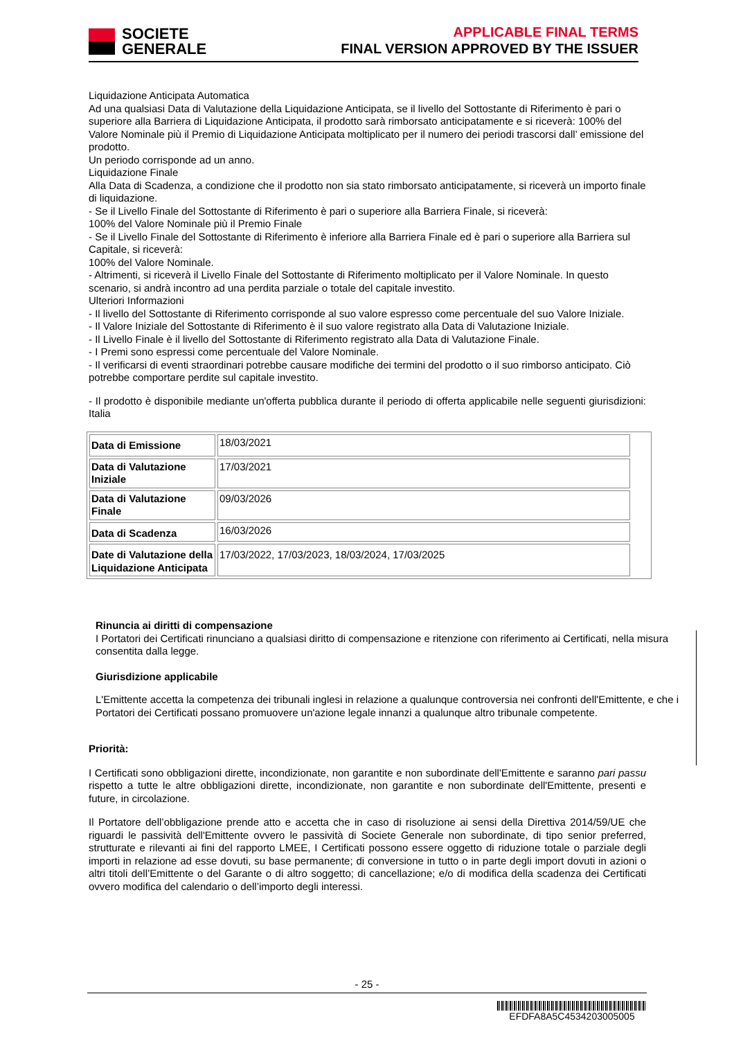SOCIETE
GENERALE
APPLICABLE FINAL TERMS
FINAL VERSION APPROVED BY THE ISSUER
Liquidazione Anticipata Automatica
Ad una qualsiasi Data di Valutazione della Liquidazione Anticipata, se il livello del Sottostante di Riferimento è pari o superiore alla Barriera di Liquidazione Anticipata, il prodotto sarà rimborsato anticipatamente e si riceverà: 100% del Valore Nominale più il Premio di Liquidazione Anticipata moltiplicato per il numero dei periodi trascorsi dall’ emissione del prodotto.
Un periodo corrisponde ad un anno.
Liquidazione Finale
Alla Data di Scadenza, a condizione che il prodotto non sia stato rimborsato anticipatamente, si riceverà un importo finale di liquidazione.
- Se il Livello Finale del Sottostante di Riferimento è pari o superiore alla Barriera Finale, si riceverà:
100% del Valore Nominale più il Premio Finale
- Se il Livello Finale del Sottostante di Riferimento è inferiore alla Barriera Finale ed è pari o superiore alla Barriera sul Capitale, si riceverà:
100% del Valore Nominale.
- Altrimenti, si riceverà il Livello Finale del Sottostante di Riferimento moltiplicato per il Valore Nominale. In questo scenario, si andrà incontro ad una perdita parziale o totale del capitale investito.
Ulteriori Informazioni
- Il livello del Sottostante di Riferimento corrisponde al suo valore espresso come percentuale del suo Valore Iniziale.
- Il Valore Iniziale del Sottostante di Riferimento è il suo valore registrato alla Data di Valutazione Iniziale.
- Il Livello Finale è il livello del Sottostante di Riferimento registrato alla Data di Valutazione Finale.
- I Premi sono espressi come percentuale del Valore Nominale.
- Il verificarsi di eventi straordinari potrebbe causare modifiche dei termini del prodotto o il suo rimborso anticipato. Ciò potrebbe comportare perdite sul capitale investito.
- Il prodotto è disponibile mediante un'offerta pubblica durante il periodo di offerta applicabile nelle seguenti giurisdizioni: Italia
| Data di Emissione | 18/03/2021 | |
| Data di Valutazione Iniziale | 17/03/2021 | |
| Data di Valutazione Finale | 09/03/2026 | |
| Data di Scadenza | 16/03/2026 | |
| Date di Valutazione della Liquidazione Anticipata | 17/03/2022, 17/03/2023, 18/03/2024, 17/03/2025 | |
Rinuncia ai diritti di compensazione
I Portatori dei Certificati rinunciano a qualsiasi diritto di compensazione e ritenzione con riferimento ai Certificati, nella misura consentita dalla legge.
Giurisdizione applicabile
L'Emittente accetta la competenza dei tribunali inglesi in relazione a qualunque controversia nei confronti dell'Emittente, e che i Portatori dei Certificati possano promuovere un'azione legale innanzi a qualunque altro tribunale competente.
Priorità:
I Certificati sono obbligazioni dirette, incondizionate, non garantite e non subordinate dell'Emittente e saranno pari passu rispetto a tutte le altre obbligazioni dirette, incondizionate, non garantite e non subordinate dell'Emittente, presenti e future, in circolazione.
Il Portatore dell’obbligazione prende atto e accetta che in caso di risoluzione ai sensi della Direttiva 2014/59/UE che riguardi le passività dell'Emittente ovvero le passività di Societe Generale non subordinate, di tipo senior preferred, strutturate e rilevanti ai fini del rapporto LMEE, I Certificati possono essere oggetto di riduzione totale o parziale degli importi in relazione ad esse dovuti, su base permanente; di conversione in tutto o in parte degli import dovuti in azioni o altri titoli dell’Emittente o del Garante o di altro soggetto; di cancellazione; e/o di modifica della scadenza dei Certificati ovvero modifica del calendario o dell’importo degli interessi.
- 25 -
EFDFA8A5C4534203005005